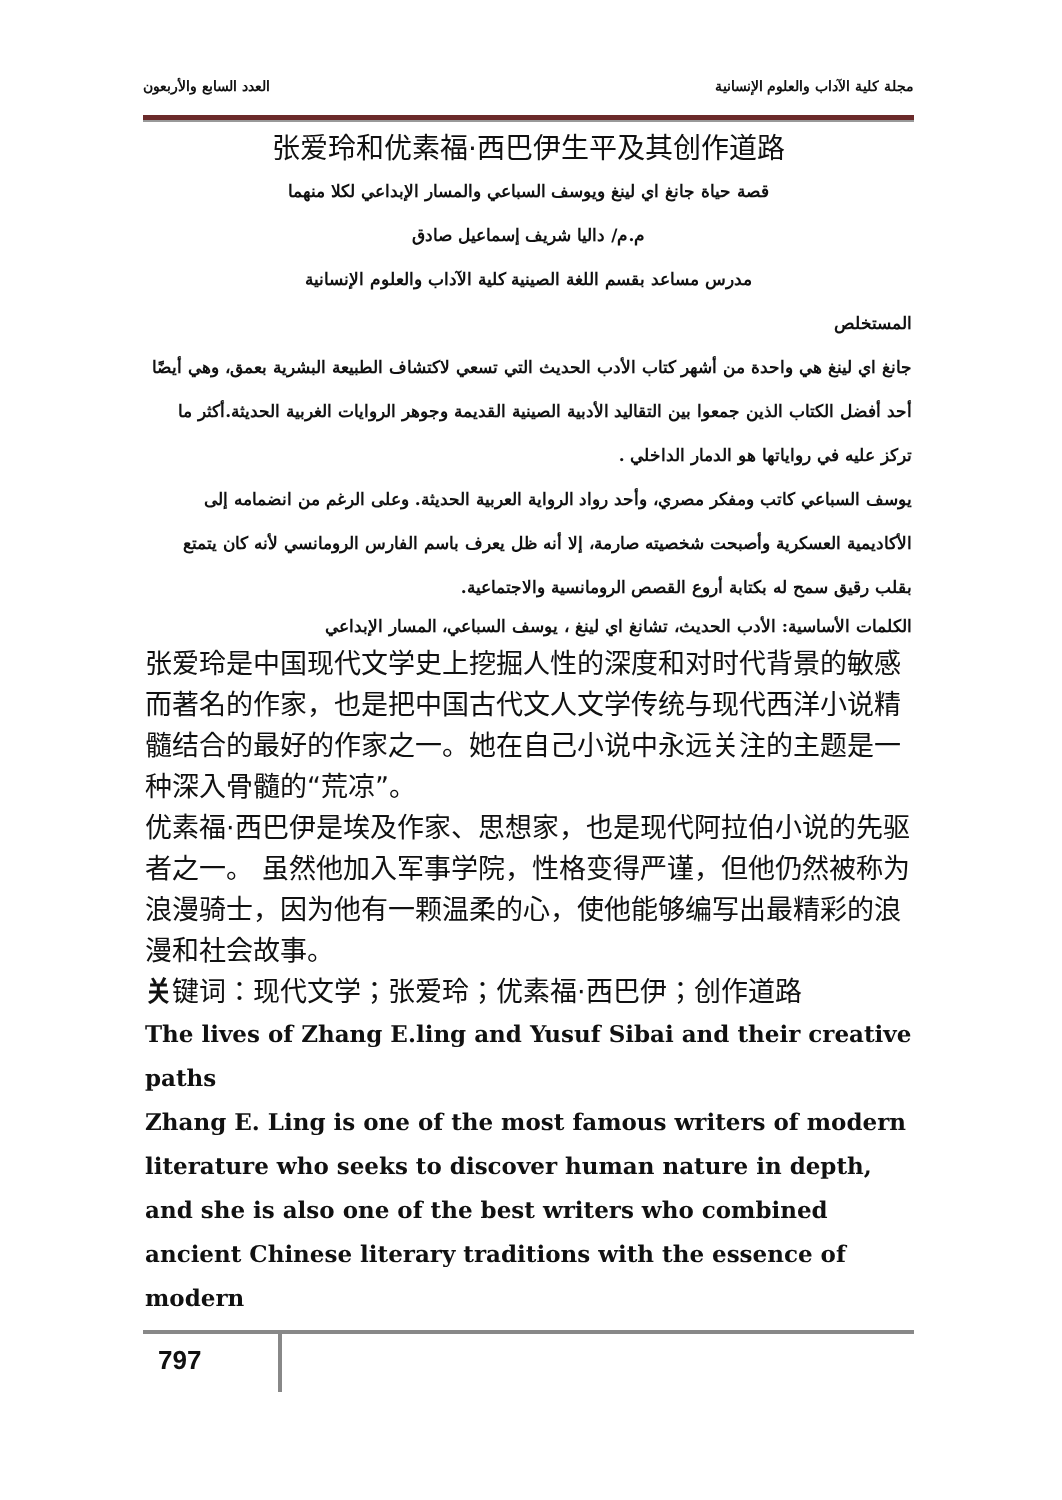مجلة كلية الآداب والعلوم الإنسانية العدد السابع والأربعون
张爱玲和优素福·西巴伊生平及其创作道路
قصة حياة جانغ اي لينغ ويوسف السباعي والمسار الإبداعي لكلا منهما
م.م/ داليا شريف إسماعيل صادق
مدرس مساعد بقسم اللغة الصينية كلية الآداب والعلوم الإنسانية
المستخلص
جانغ اي لينغ هي واحدة من أشهر كتاب الأدب الحديث التي تسعي لاكتشاف الطبيعة البشرية بعمق، وهي أيضًا أحد أفضل الكتاب الذين جمعوا بين التقاليد الأدبية الصينية القديمة وجوهر الروايات الغربية الحديثة.أكثر ما تركز عليه في رواياتها هو الدمار الداخلي .
يوسف السباعي كاتب ومفكر مصري، وأحد رواد الرواية العربية الحديثة. وعلى الرغم من انضمامه إلى الأكاديمية العسكرية وأصبحت شخصيته صارمة، إلا أنه ظل يعرف باسم الفارس الرومانسي لأنه كان يتمتع بقلب رقيق سمح له بكتابة أروع القصص الرومانسية والاجتماعية.
الكلمات الأساسية: الأدب الحديث، تشانغ اي لينغ ، يوسف السباعي، المسار الإبداعي
张爱玲是中国现代文学史上挖掘人性的深度和对时代背景的敏感而著名的作家，也是把中国古代文人文学传统与现代西洋小说精髓结合的最好的作家之一。她在自己小说中永远关注的主题是一种深入骨髓的“荒凉”。
优素福·西巴伊是埃及作家、思想家，也是现代阿拉伯小说的先驱者之一。 虽然他加入军事学院，性格变得严谨，但他仍然被称为浪漫骑士，因为他有一颗温柔的心，使他能够编写出最精彩的浪漫和社会故事。
关键词：现代文学；张爱玲；优素福·西巴伊；创作道路
The lives of Zhang E.ling and Yusuf Sibai and their creative paths
Zhang E. Ling is one of the most famous writers of modern literature who seeks to discover human nature in depth, and she is also one of the best writers who combined ancient Chinese literary traditions with the essence of modern
797